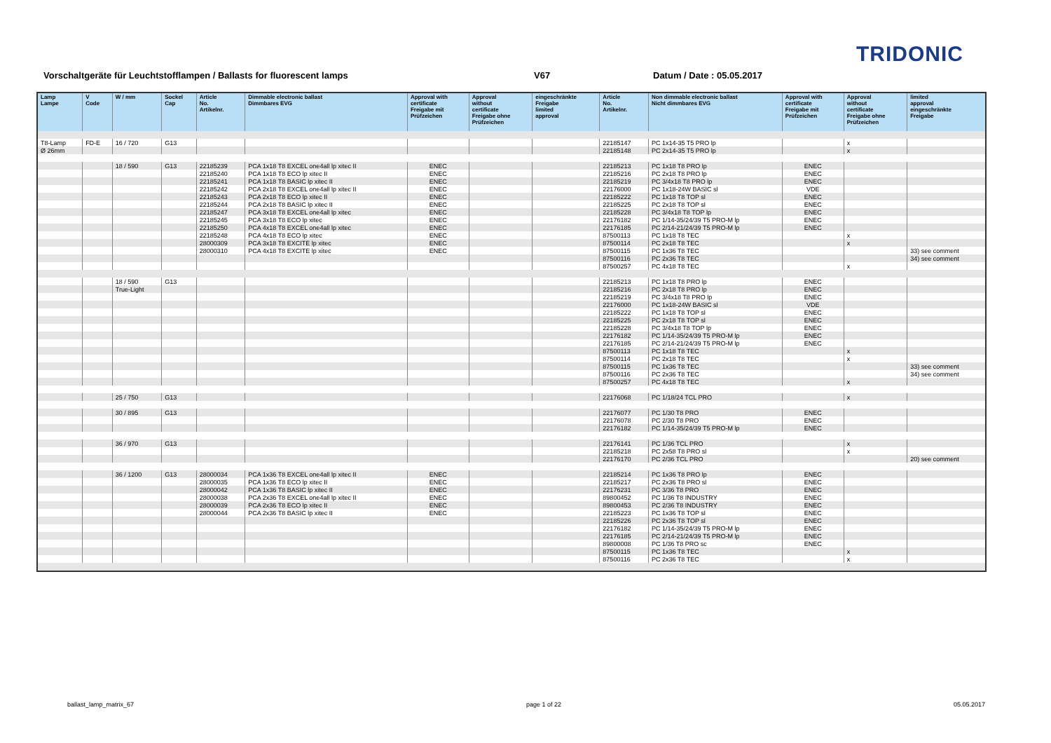TRIDONIC
Vorschaltgeräte für Leuchtstofflampen / Ballasts for fluorescent lamps V67 Datum / Date : 05.05.2017
| Lamp Lampe | V Code | W / mm | Sockel Cap | Article No. Artikelnr. | Dimmable electronic ballast Dimmbares EVG | Approval with certificate Freigabe mit Prüfzeichen | Approval without certificate Freigabe ohne Prüfzeichen | eingeschränkte Freigabe limited approval | Article No. Artikelnr. | Non dimmable electronic ballast Nicht dimmbares EVG | Approval with certificate Freigabe mit Prüfzeichen | Approval without certificate Freigabe ohne Prüfzeichen | limited approval eingeschränkte Freigabe |
| --- | --- | --- | --- | --- | --- | --- | --- | --- | --- | --- | --- | --- | --- |
| T8-Lamp | FD-E | 16 / 720 | G13 | | | | | | 22185147 | PC 1x14-35 T5 PRO lp | | x | |
| Ø 26mm | | | | | | | | | 22185148 | PC 2x14-35 T5 PRO lp | | x | |
| | | 18 / 590 | G13 | 22185239 | PCA 1x18 T8 EXCEL one4all lp xitec II | ENEC | | | 22185213 | PC 1x18 T8 PRO lp | ENEC | | |
| | | | | 22185240 | PCA 1x18 T8 ECO lp xitec II | ENEC | | | 22185216 | PC 2x18 T8 PRO lp | ENEC | | |
| | | | | 22185241 | PCA 1x18 T8 BASIC lp xitec II | ENEC | | | 22185219 | PC 3/4x18 T8 PRO lp | ENEC | | |
| | | | | 22185242 | PCA 2x18 T8 EXCEL one4all lp xitec II | ENEC | | | 22176000 | PC 1x18-24W BASIC sl | VDE | | |
| | | | | 22185243 | PCA 2x18 T8 ECO lp xitec II | ENEC | | | 22185222 | PC 1x18 T8 TOP sl | ENEC | | |
| | | | | 22185244 | PCA 2x18 T8 BASIC lp xitec II | ENEC | | | 22185225 | PC 2x18 T8 TOP sl | ENEC | | |
| | | | | 22185247 | PCA 3x18 T8 EXCEL one4all lp xitec | ENEC | | | 22185228 | PC 3/4x18 T8 TOP lp | ENEC | | |
| | | | | 22185245 | PCA 3x18 T8 ECO lp xitec | ENEC | | | 22176182 | PC 1/14-35/24/39 T5 PRO-M lp | ENEC | | |
| | | | | 22185250 | PCA 4x18 T8 EXCEL one4all lp xitec | ENEC | | | 22176185 | PC 2/14-21/24/39 T5 PRO-M lp | ENEC | | |
| | | | | 22185248 | PCA 4x18 T8 ECO lp xitec | ENEC | | | 87500113 | PC 1x18 T8 TEC | | x | |
| | | | | 28000309 | PCA 3x18 T8 EXCITE lp xitec | ENEC | | | 87500114 | PC 2x18 T8 TEC | | x | |
| | | | | 28000310 | PCA 4x18 T8 EXCITE lp xitec | ENEC | | | 87500115 | PC 1x36 T8 TEC | | | 33) see comment |
| | | | | | | | | | 87500116 | PC 2x36 T8 TEC | | | 34) see comment |
| | | | | | | | | | 87500257 | PC 4x18 T8 TEC | | x | |
| | | 18 / 590 | G13 | | | | | | 22185213 | PC 1x18 T8 PRO lp | ENEC | | |
| | | True-Light | | | | | | | 22185216 | PC 2x18 T8 PRO lp | ENEC | | |
| | | | | | | | | | 22185219 | PC 3/4x18 T8 PRO lp | ENEC | | |
| | | | | | | | | | 22176000 | PC 1x18-24W BASIC sl | VDE | | |
| | | | | | | | | | 22185222 | PC 1x18 T8 TOP sl | ENEC | | |
| | | | | | | | | | 22185225 | PC 2x18 T8 TOP sl | ENEC | | |
| | | | | | | | | | 22185228 | PC 3/4x18 T8 TOP lp | ENEC | | |
| | | | | | | | | | 22176182 | PC 1/14-35/24/39 T5 PRO-M lp | ENEC | | |
| | | | | | | | | | 22176185 | PC 2/14-21/24/39 T5 PRO-M lp | ENEC | | |
| | | | | | | | | | 87500113 | PC 1x18 T8 TEC | | x | |
| | | | | | | | | | 87500114 | PC 2x18 T8 TEC | | x | |
| | | | | | | | | | 87500115 | PC 1x36 T8 TEC | | | 33) see comment |
| | | | | | | | | | 87500116 | PC 2x36 T8 TEC | | | 34) see comment |
| | | | | | | | | | 87500257 | PC 4x18 T8 TEC | | x | |
| | | 25 / 750 | G13 | | | | | | 22176068 | PC 1/18/24 TCL PRO | | x | |
| | | 30 / 895 | G13 | | | | | | 22176077 | PC 1/30 T8 PRO | ENEC | | |
| | | | | | | | | | 22176078 | PC 2/30 T8 PRO | ENEC | | |
| | | | | | | | | | 22176182 | PC 1/14-35/24/39 T5 PRO-M lp | ENEC | | |
| | | 36 / 970 | G13 | | | | | | 22176141 | PC 1/36 TCL PRO | | x | |
| | | | | | | | | | 22185218 | PC 2x58 T8 PRO sl | | x | |
| | | | | | | | | | 22176170 | PC 2/36 TCL PRO | | | 20) see comment |
| | | 36 / 1200 | G13 | 28000034 | PCA 1x36 T8 EXCEL one4all lp xitec II | ENEC | | | 22185214 | PC 1x36 T8 PRO lp | ENEC | | |
| | | | | 28000035 | PCA 1x36 T8 ECO lp xitec II | ENEC | | | 22185217 | PC 2x36 T8 PRO sl | ENEC | | |
| | | | | 28000042 | PCA 1x36 T8 BASIC lp xitec II | ENEC | | | 22176231 | PC 3/36 T8 PRO | ENEC | | |
| | | | | 28000038 | PCA 2x36 T8 EXCEL one4all lp xitec II | ENEC | | | 89800452 | PC 1/36 T8 INDUSTRY | ENEC | | |
| | | | | 28000039 | PCA 2x36 T8 ECO lp xitec II | ENEC | | | 89800453 | PC 2/36 T8 INDUSTRY | ENEC | | |
| | | | | 28000044 | PCA 2x36 T8 BASIC lp xitec II | ENEC | | | 22185223 | PC 1x36 T8 TOP sl | ENEC | | |
| | | | | | | | | | 22185226 | PC 2x36 T8 TOP sl | ENEC | | |
| | | | | | | | | | 22176182 | PC 1/14-35/24/39 T5 PRO-M lp | ENEC | | |
| | | | | | | | | | 22176185 | PC 2/14-21/24/39 T5 PRO-M lp | ENEC | | |
| | | | | | | | | | 89800008 | PC 1/36 T8 PRO sc | ENEC | | |
| | | | | | | | | | 87500115 | PC 1x36 T8 TEC | | x | |
| | | | | | | | | | 87500116 | PC 2x36 T8 TEC | | x | |
ballast_lamp_matrix_67 page 1 of 22 05.05.2017